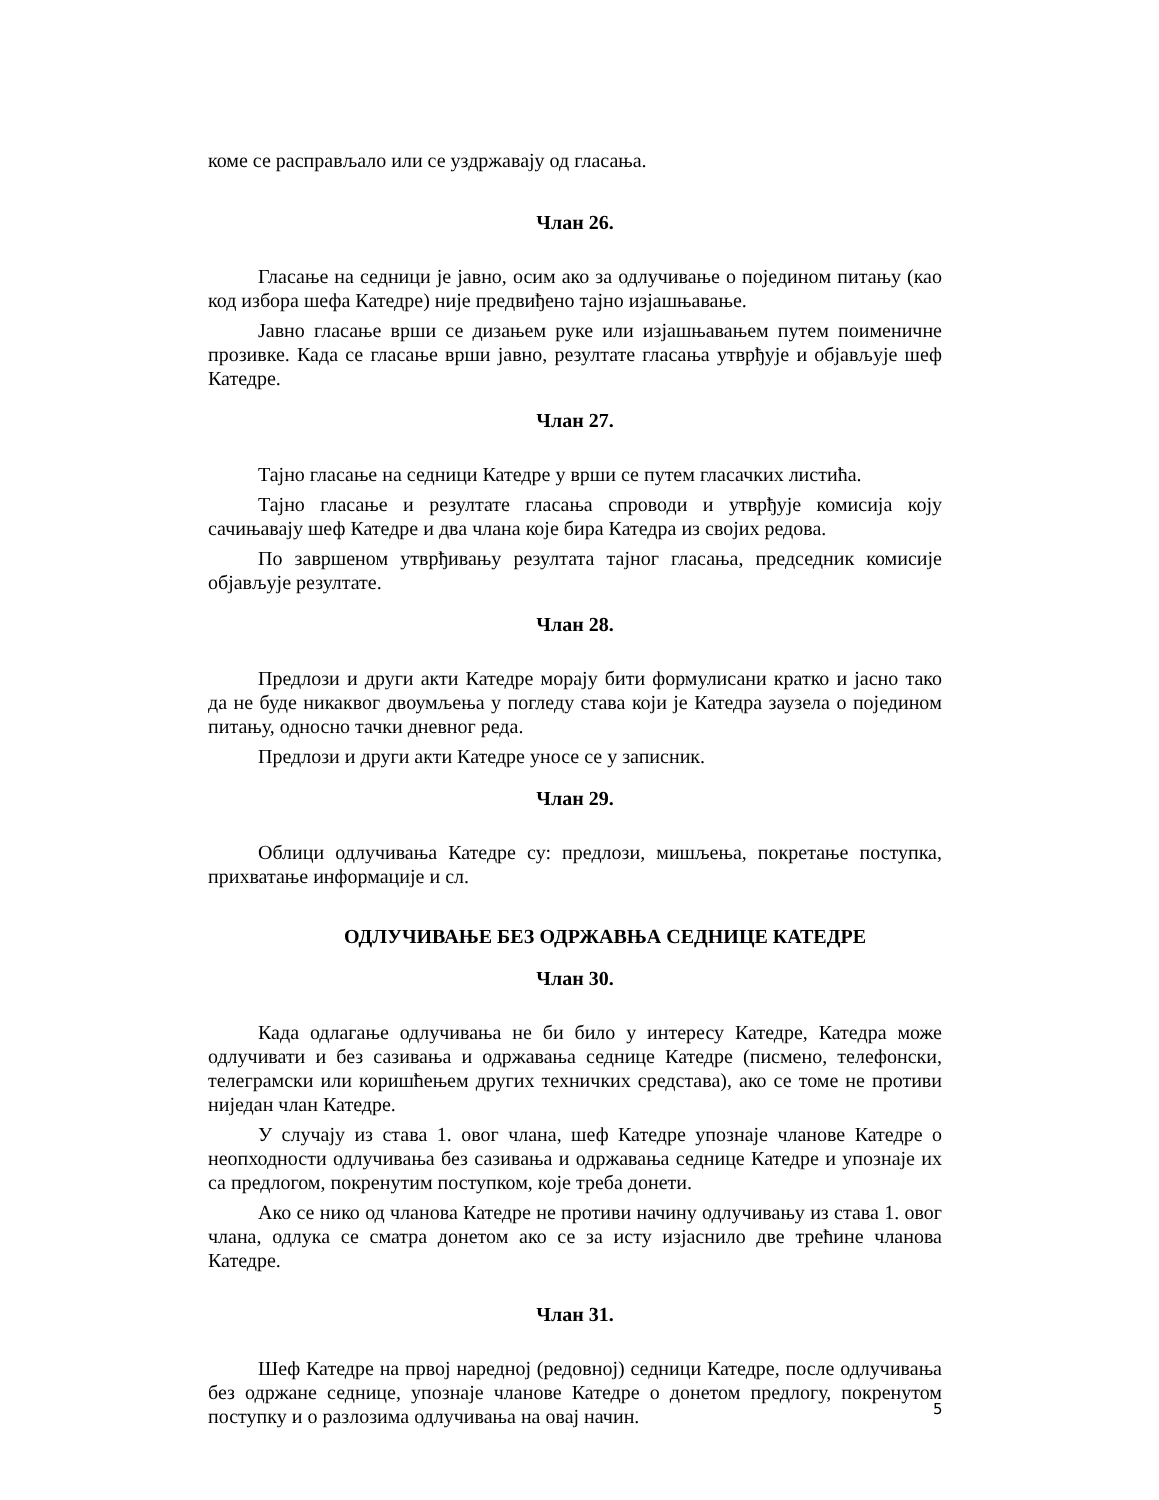коме се расправљало или се уздржавају од гласања.
Члан 26.
Гласање на седници је јавно, осим ако за одлучивање о појединoм питању (као код избора шефа Катедре) није предвиђено тајно изјашњавање.
Јавно гласање врши се дизањем руке или изјашњавањем путем поименичне прозивке. Када се гласање врши јавно, резултате гласања утврђује и објављује шеф Катедре.
Члан 27.
Тајно гласање на седници Катедре у врши се путем гласачких листића.
Тајно гласање и резултате гласања спроводи и утврђује комисија коју сачињавају шеф Катедре и два члана које бира Катедра из својих редова.
По завршеном утврђивању резултата тајног гласања, председник комисије објављује резултате.
Члан 28.
Предлози и други акти Катедре морају бити формулисани кратко и јасно тако да не буде никаквог двоумљења у погледу става који је Катедра заузела о појединoм питању, односно тачки дневног реда.
Предлози и други акти Катедре уносе се у записник.
Члан 29.
Облици одлучивања Катедре су: предлози, мишљења, покретање поступка, прихватање информације и сл.
ОДЛУЧИВАЊЕ БЕЗ ОДРЖАВЊА СЕДНИЦЕ КАТЕДРЕ
Члан 30.
Када одлагање одлучивања не би било у интересу Катедре, Катедра може одлучивати и без сазивања и одржавања седнице Катедре (писмено, телефонски, телеграмски или коришћењем других техничких средстава), ако се томе не противи ниједан члан Катедре.
У случају из става 1. овог члана, шеф Катедре упознаје чланове Катедре о неопходности одлучивања без сазивања и одржавања седнице Катедре и упознаје их са предлогом, покренутим поступком, које треба донети.
Ако се нико од чланова Катедре не противи начину одлучивању из става 1. овог члана, одлука се сматра донетом ако се за исту изјаснило две трећине чланова Катедре.
Члан 31.
Шеф Катедре на првој наредној (редовној) седници Катедре, после одлучивања без одржане седнице, упознаје чланове Катедре о донетом предлогу, покренутом поступку и о разлозима одлучивања на овај начин.
5